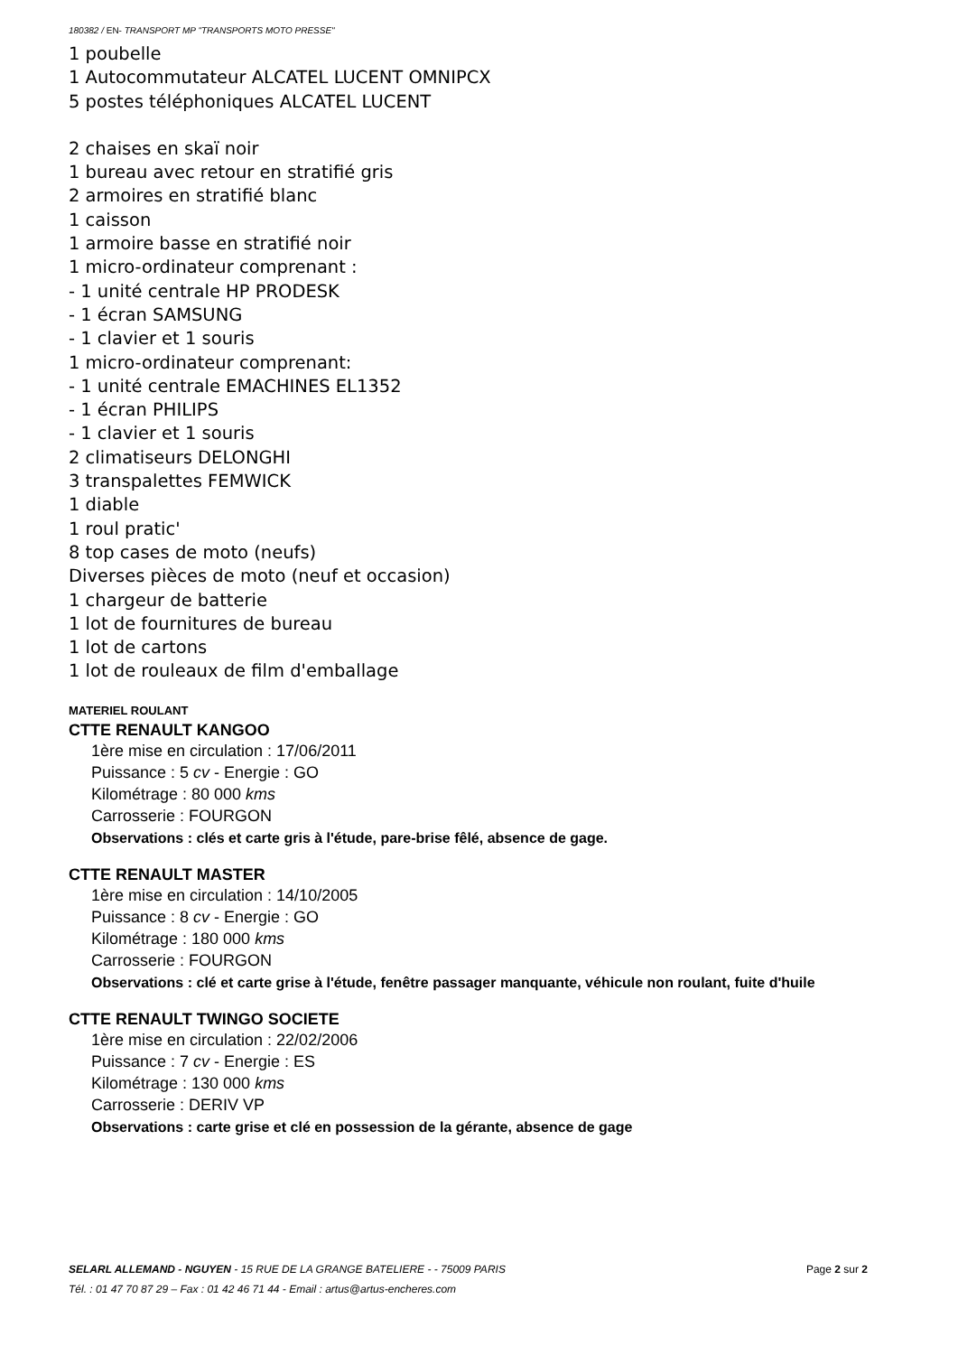180382 / EN- TRANSPORT MP "TRANSPORTS MOTO PRESSE"
1 poubelle
1 Autocommutateur ALCATEL LUCENT OMNIPCX
5 postes téléphoniques ALCATEL LUCENT
2 chaises en skaï noir
1 bureau avec retour en stratifié gris
2 armoires en stratifié blanc
1 caisson
1 armoire basse en stratifié noir
1 micro-ordinateur comprenant :
- 1 unité centrale HP PRODESK
- 1 écran SAMSUNG
- 1 clavier et 1 souris
1 micro-ordinateur comprenant:
- 1 unité centrale EMACHINES EL1352
- 1 écran PHILIPS
- 1 clavier et 1 souris
2 climatiseurs DELONGHI
3 transpalettes FEMWICK
1 diable
1 roul pratic'
8 top cases de moto (neufs)
Diverses pièces de moto (neuf et occasion)
1 chargeur de batterie
1 lot de fournitures de bureau
1 lot de cartons
1 lot de rouleaux de film d'emballage
MATERIEL ROULANT
CTTE RENAULT KANGOO
1ère mise en circulation : 17/06/2011
Puissance : 5 cv - Energie : GO
Kilométrage : 80 000 kms
Carrosserie : FOURGON
Observations : clés et carte gris à l'étude, pare-brise fêlé, absence de gage.
CTTE RENAULT MASTER
1ère mise en circulation : 14/10/2005
Puissance : 8 cv - Energie : GO
Kilométrage : 180 000 kms
Carrosserie : FOURGON
Observations : clé et carte grise à l'étude, fenêtre passager manquante, véhicule non roulant, fuite d'huile
CTTE RENAULT TWINGO SOCIETE
1ère mise en circulation : 22/02/2006
Puissance : 7 cv - Energie : ES
Kilométrage : 130 000 kms
Carrosserie : DERIV VP
Observations : carte grise et clé en possession de la gérante, absence de gage
SELARL ALLEMAND - NGUYEN - 15 RUE DE LA GRANGE BATELIERE - - 75009 PARIS Page 2 sur 2
Tél. : 01 47 70 87 29 – Fax : 01 42 46 71 44 - Email : artus@artus-encheres.com